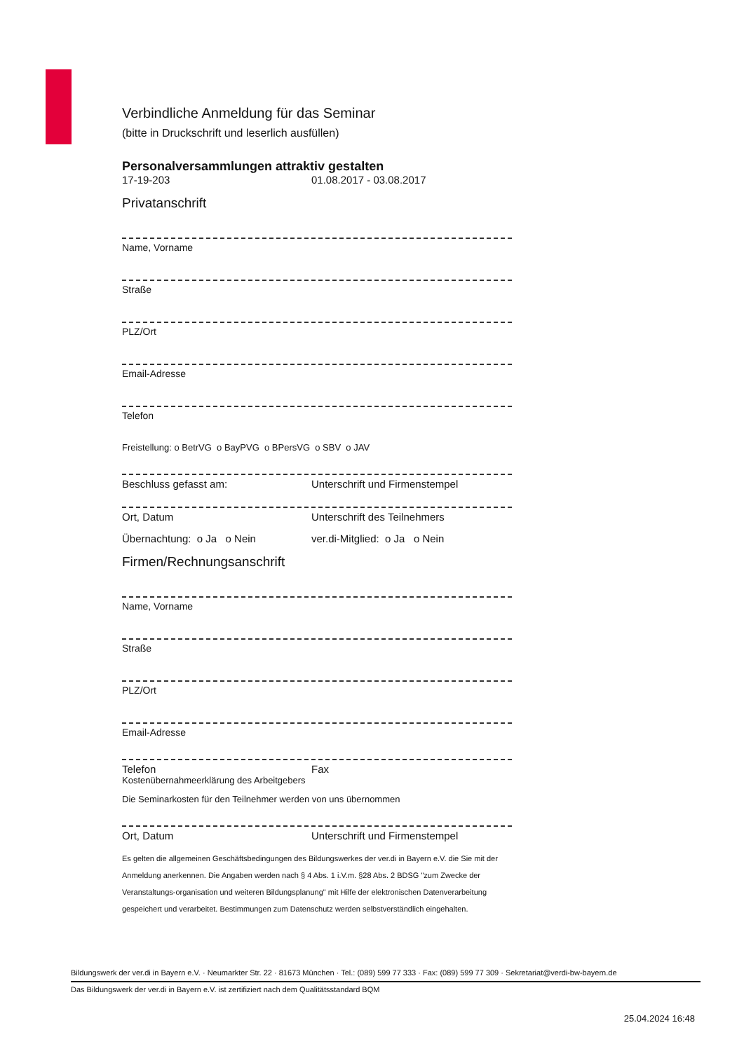Verbindliche Anmeldung für das Seminar
(bitte in Druckschrift und leserlich ausfüllen)
Personalversammlungen attraktiv gestalten
17-19-203 01.08.2017 - 03.08.2017
Privatanschrift
Name, Vorname
Straße
PLZ/Ort
Email-Adresse
Telefon
Freistellung: o BetrVG o BayPVG o BPersVG o SBV o JAV
Beschluss gefasst am: Unterschrift und Firmenstempel
Ort, Datum Unterschrift des Teilnehmers
Übernachtung: o Ja o Nein ver.di-Mitglied: o Ja o Nein
Firmen/Rechnungsanschrift
Name, Vorname
Straße
PLZ/Ort
Email-Adresse
Telefon Fax
Kostenübernahmeerklärung des Arbeitgebers
Die Seminarkosten für den Teilnehmer werden von uns übernommen
Ort, Datum Unterschrift und Firmenstempel
Es gelten die allgemeinen Geschäftsbedingungen des Bildungswerkes der ver.di in Bayern e.V. die Sie mit der Anmeldung anerkennen. Die Angaben werden nach § 4 Abs. 1 i.V.m. §28 Abs. 2 BDSG "zum Zwecke der Veranstaltungs-organisation und weiteren Bildungsplanung" mit Hilfe der elektronischen Datenverarbeitung gespeichert und verarbeitet. Bestimmungen zum Datenschutz werden selbstverständlich eingehalten.
Bildungswerk der ver.di in Bayern e.V. · Neumarkter Str. 22 · 81673 München · Tel.: (089) 599 77 333 · Fax: (089) 599 77 309 · Sekretariat@verdi-bw-bayern.de
Das Bildungswerk der ver.di in Bayern e.V. ist zertifiziert nach dem Qualitätsstandard BQM
25.04.2024 16:48